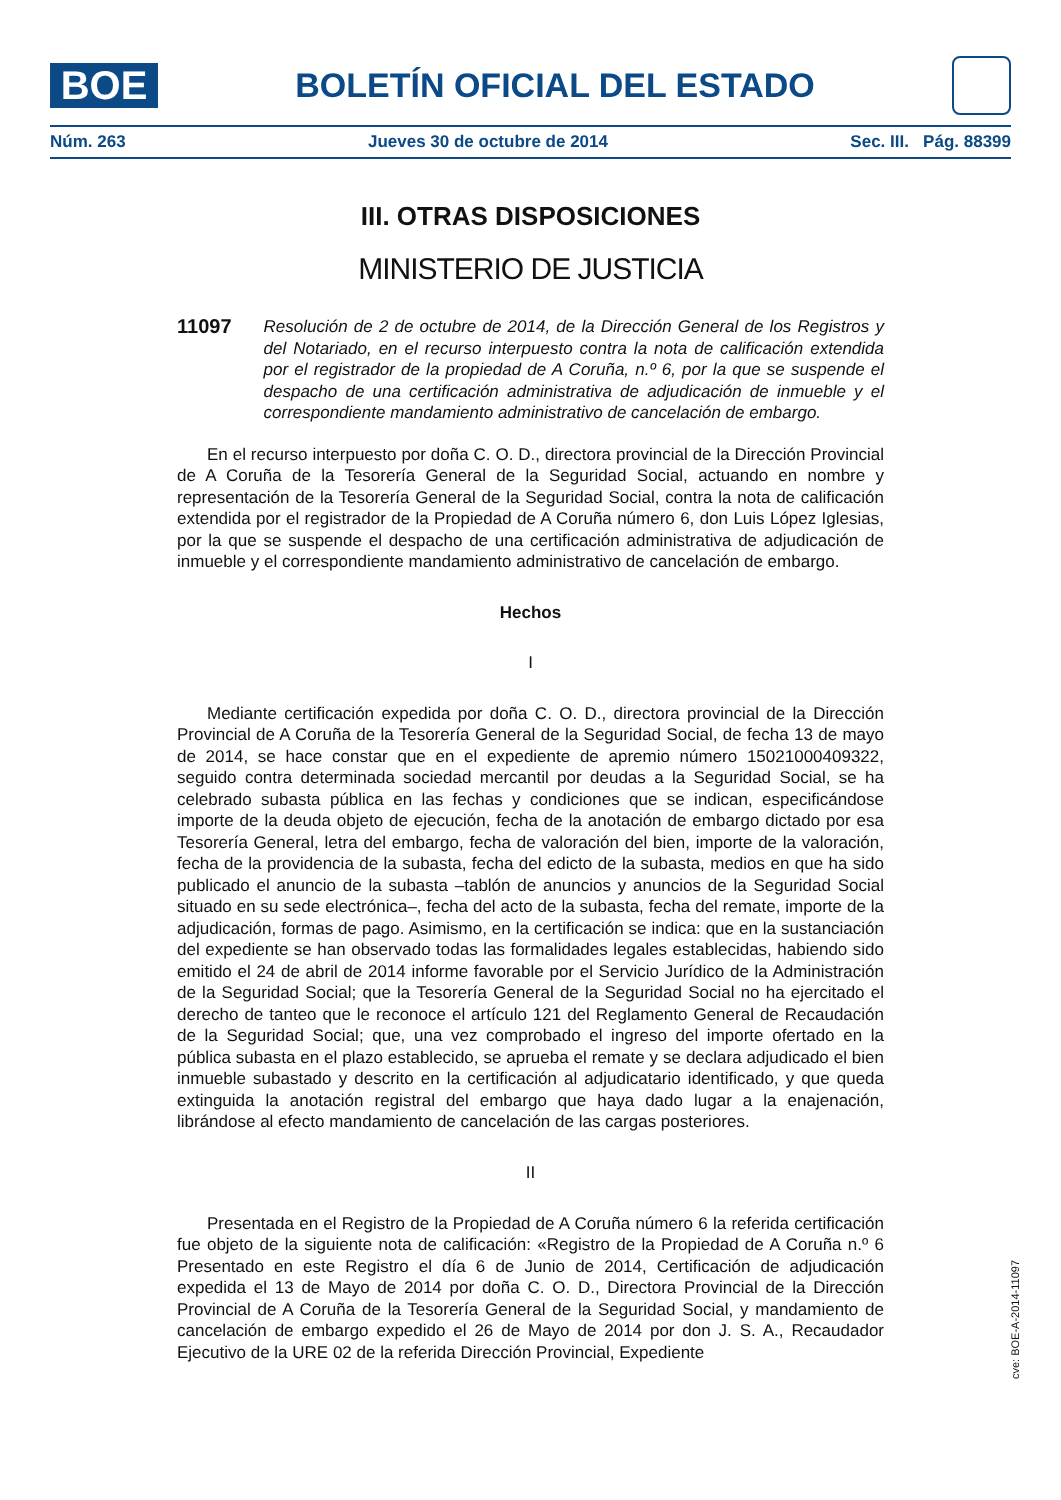BOE
BOLETÍN OFICIAL DEL ESTADO
Núm. 263 Jueves 30 de octubre de 2014 Sec. III. Pág. 88399
III. OTRAS DISPOSICIONES
MINISTERIO DE JUSTICIA
11097 Resolución de 2 de octubre de 2014, de la Dirección General de los Registros y del Notariado, en el recurso interpuesto contra la nota de calificación extendida por el registrador de la propiedad de A Coruña, n.º 6, por la que se suspende el despacho de una certificación administrativa de adjudicación de inmueble y el correspondiente mandamiento administrativo de cancelación de embargo.
En el recurso interpuesto por doña C. O. D., directora provincial de la Dirección Provincial de A Coruña de la Tesorería General de la Seguridad Social, actuando en nombre y representación de la Tesorería General de la Seguridad Social, contra la nota de calificación extendida por el registrador de la Propiedad de A Coruña número 6, don Luis López Iglesias, por la que se suspende el despacho de una certificación administrativa de adjudicación de inmueble y el correspondiente mandamiento administrativo de cancelación de embargo.
Hechos
I
Mediante certificación expedida por doña C. O. D., directora provincial de la Dirección Provincial de A Coruña de la Tesorería General de la Seguridad Social, de fecha 13 de mayo de 2014, se hace constar que en el expediente de apremio número 15021000409322, seguido contra determinada sociedad mercantil por deudas a la Seguridad Social, se ha celebrado subasta pública en las fechas y condiciones que se indican, especificándose importe de la deuda objeto de ejecución, fecha de la anotación de embargo dictado por esa Tesorería General, letra del embargo, fecha de valoración del bien, importe de la valoración, fecha de la providencia de la subasta, fecha del edicto de la subasta, medios en que ha sido publicado el anuncio de la subasta –tablón de anuncios y anuncios de la Seguridad Social situado en su sede electrónica–, fecha del acto de la subasta, fecha del remate, importe de la adjudicación, formas de pago. Asimismo, en la certificación se indica: que en la sustanciación del expediente se han observado todas las formalidades legales establecidas, habiendo sido emitido el 24 de abril de 2014 informe favorable por el Servicio Jurídico de la Administración de la Seguridad Social; que la Tesorería General de la Seguridad Social no ha ejercitado el derecho de tanteo que le reconoce el artículo 121 del Reglamento General de Recaudación de la Seguridad Social; que, una vez comprobado el ingreso del importe ofertado en la pública subasta en el plazo establecido, se aprueba el remate y se declara adjudicado el bien inmueble subastado y descrito en la certificación al adjudicatario identificado, y que queda extinguida la anotación registral del embargo que haya dado lugar a la enajenación, librándose al efecto mandamiento de cancelación de las cargas posteriores.
II
Presentada en el Registro de la Propiedad de A Coruña número 6 la referida certificación fue objeto de la siguiente nota de calificación: «Registro de la Propiedad de A Coruña n.º 6 Presentado en este Registro el día 6 de Junio de 2014, Certificación de adjudicación expedida el 13 de Mayo de 2014 por doña C. O. D., Directora Provincial de la Dirección Provincial de A Coruña de la Tesorería General de la Seguridad Social, y mandamiento de cancelación de embargo expedido el 26 de Mayo de 2014 por don J. S. A., Recaudador Ejecutivo de la URE 02 de la referida Dirección Provincial, Expediente
cve: BOE-A-2014-11097